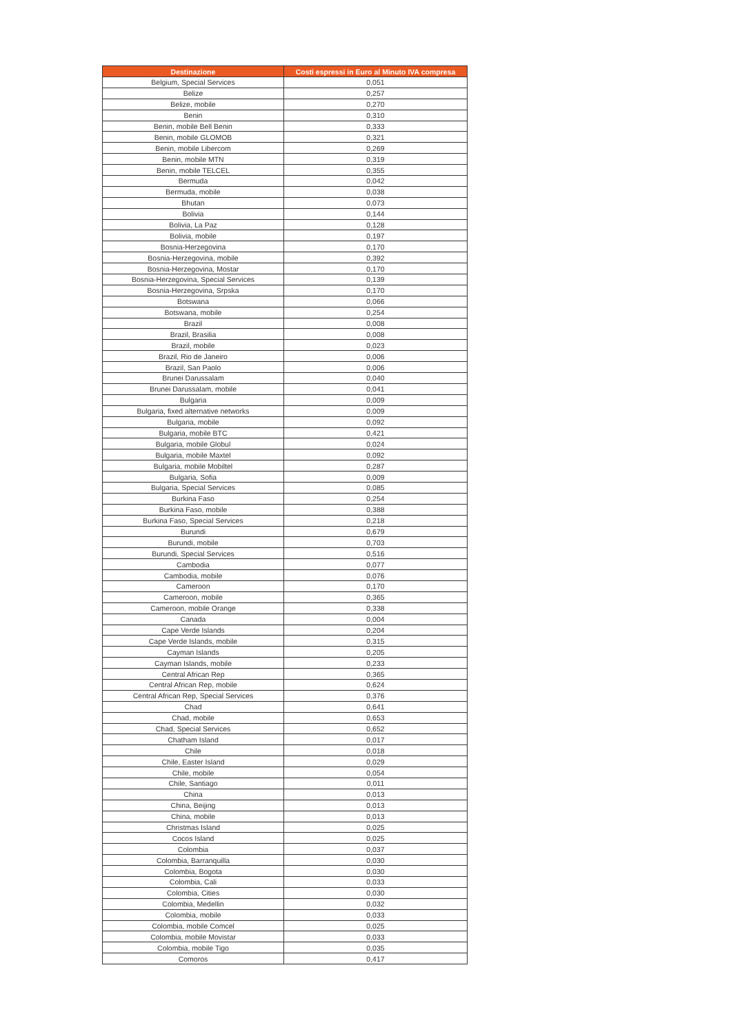| Destinazione | Costi espressi in Euro al Minuto IVA compresa |
| --- | --- |
| Belgium, Special Services | 0,051 |
| Belize | 0,257 |
| Belize, mobile | 0,270 |
| Benin | 0,310 |
| Benin, mobile Bell Benin | 0,333 |
| Benin, mobile GLOMOB | 0,321 |
| Benin, mobile Libercom | 0,269 |
| Benin, mobile MTN | 0,319 |
| Benin, mobile TELCEL | 0,355 |
| Bermuda | 0,042 |
| Bermuda, mobile | 0,038 |
| Bhutan | 0,073 |
| Bolivia | 0,144 |
| Bolivia, La Paz | 0,128 |
| Bolivia, mobile | 0,197 |
| Bosnia-Herzegovina | 0,170 |
| Bosnia-Herzegovina, mobile | 0,392 |
| Bosnia-Herzegovina, Mostar | 0,170 |
| Bosnia-Herzegovina, Special Services | 0,139 |
| Bosnia-Herzegovina, Srpska | 0,170 |
| Botswana | 0,066 |
| Botswana, mobile | 0,254 |
| Brazil | 0,008 |
| Brazil, Brasilia | 0,008 |
| Brazil, mobile | 0,023 |
| Brazil, Rio de Janeiro | 0,006 |
| Brazil, San Paolo | 0,006 |
| Brunei Darussalam | 0,040 |
| Brunei Darussalam, mobile | 0,041 |
| Bulgaria | 0,009 |
| Bulgaria, fixed alternative networks | 0,009 |
| Bulgaria, mobile | 0,092 |
| Bulgaria, mobile BTC | 0,421 |
| Bulgaria, mobile Globul | 0,024 |
| Bulgaria, mobile Maxtel | 0,092 |
| Bulgaria, mobile Mobiltel | 0,287 |
| Bulgaria, Sofia | 0,009 |
| Bulgaria, Special Services | 0,085 |
| Burkina Faso | 0,254 |
| Burkina Faso, mobile | 0,388 |
| Burkina Faso, Special Services | 0,218 |
| Burundi | 0,679 |
| Burundi, mobile | 0,703 |
| Burundi, Special Services | 0,516 |
| Cambodia | 0,077 |
| Cambodia, mobile | 0,076 |
| Cameroon | 0,170 |
| Cameroon, mobile | 0,365 |
| Cameroon, mobile Orange | 0,338 |
| Canada | 0,004 |
| Cape Verde Islands | 0,204 |
| Cape Verde Islands, mobile | 0,315 |
| Cayman Islands | 0,205 |
| Cayman Islands, mobile | 0,233 |
| Central African Rep | 0,365 |
| Central African Rep, mobile | 0,624 |
| Central African Rep, Special Services | 0,376 |
| Chad | 0,641 |
| Chad, mobile | 0,653 |
| Chad, Special Services | 0,652 |
| Chatham Island | 0,017 |
| Chile | 0,018 |
| Chile, Easter Island | 0,029 |
| Chile, mobile | 0,054 |
| Chile, Santiago | 0,011 |
| China | 0,013 |
| China, Beijing | 0,013 |
| China, mobile | 0,013 |
| Christmas Island | 0,025 |
| Cocos Island | 0,025 |
| Colombia | 0,037 |
| Colombia, Barranquilla | 0,030 |
| Colombia, Bogota | 0,030 |
| Colombia, Cali | 0,033 |
| Colombia, Cities | 0,030 |
| Colombia, Medellin | 0,032 |
| Colombia, mobile | 0,033 |
| Colombia, mobile Comcel | 0,025 |
| Colombia, mobile Movistar | 0,033 |
| Colombia, mobile Tigo | 0,035 |
| Comoros | 0,417 |